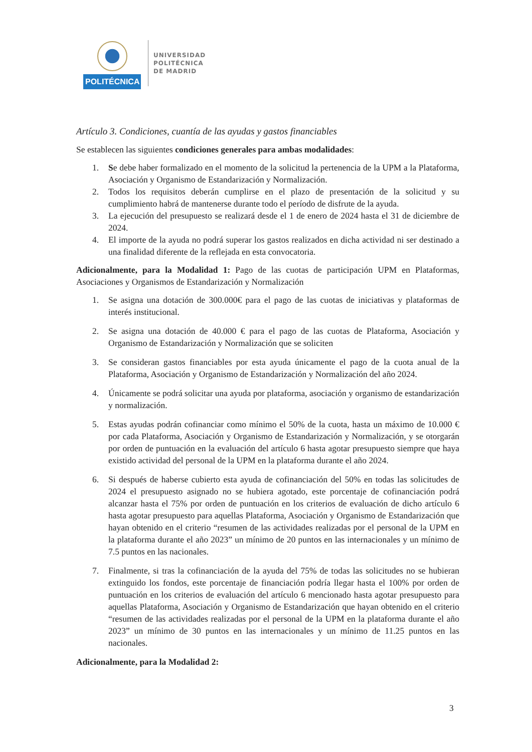POLITÉCNICA
UNIVERSIDAD
POLITÉCNICA
DE MADRID
Artículo 3. Condiciones, cuantía de las ayudas y gastos financiables
Se establecen las siguientes condiciones generales para ambas modalidades:
1. Se debe haber formalizado en el momento de la solicitud la pertenencia de la UPM a la Plataforma, Asociación y Organismo de Estandarización y Normalización.
2. Todos los requisitos deberán cumplirse en el plazo de presentación de la solicitud y su cumplimiento habrá de mantenerse durante todo el período de disfrute de la ayuda.
3. La ejecución del presupuesto se realizará desde el 1 de enero de 2024 hasta el 31 de diciembre de 2024.
4. El importe de la ayuda no podrá superar los gastos realizados en dicha actividad ni ser destinado a una finalidad diferente de la reflejada en esta convocatoria.
Adicionalmente, para la Modalidad 1: Pago de las cuotas de participación UPM en Plataformas, Asociaciones y Organismos de Estandarización y Normalización
1. Se asigna una dotación de 300.000€ para el pago de las cuotas de iniciativas y plataformas de interés institucional.
2. Se asigna una dotación de 40.000 € para el pago de las cuotas de Plataforma, Asociación y Organismo de Estandarización y Normalización que se soliciten
3. Se consideran gastos financiables por esta ayuda únicamente el pago de la cuota anual de la Plataforma, Asociación y Organismo de Estandarización y Normalización del año 2024.
4. Únicamente se podrá solicitar una ayuda por plataforma, asociación y organismo de estandarización y normalización.
5. Estas ayudas podrán cofinanciar como mínimo el 50% de la cuota, hasta un máximo de 10.000 € por cada Plataforma, Asociación y Organismo de Estandarización y Normalización, y se otorgarán por orden de puntuación en la evaluación del artículo 6 hasta agotar presupuesto siempre que haya existido actividad del personal de la UPM en la plataforma durante el año 2024.
6. Si después de haberse cubierto esta ayuda de cofinanciación del 50% en todas las solicitudes de 2024 el presupuesto asignado no se hubiera agotado, este porcentaje de cofinanciación podrá alcanzar hasta el 75% por orden de puntuación en los criterios de evaluación de dicho artículo 6 hasta agotar presupuesto para aquellas Plataforma, Asociación y Organismo de Estandarización que hayan obtenido en el criterio “resumen de las actividades realizadas por el personal de la UPM en la plataforma durante el año 2023” un mínimo de 20 puntos en las internacionales y un mínimo de 7.5 puntos en las nacionales.
7. Finalmente, si tras la cofinanciación de la ayuda del 75% de todas las solicitudes no se hubieran extinguido los fondos, este porcentaje de financiación podría llegar hasta el 100% por orden de puntuación en los criterios de evaluación del artículo 6 mencionado hasta agotar presupuesto para aquellas Plataforma, Asociación y Organismo de Estandarización que hayan obtenido en el criterio “resumen de las actividades realizadas por el personal de la UPM en la plataforma durante el año 2023” un mínimo de 30 puntos en las internacionales y un mínimo de 11.25 puntos en las nacionales.
Adicionalmente, para la Modalidad 2:
3